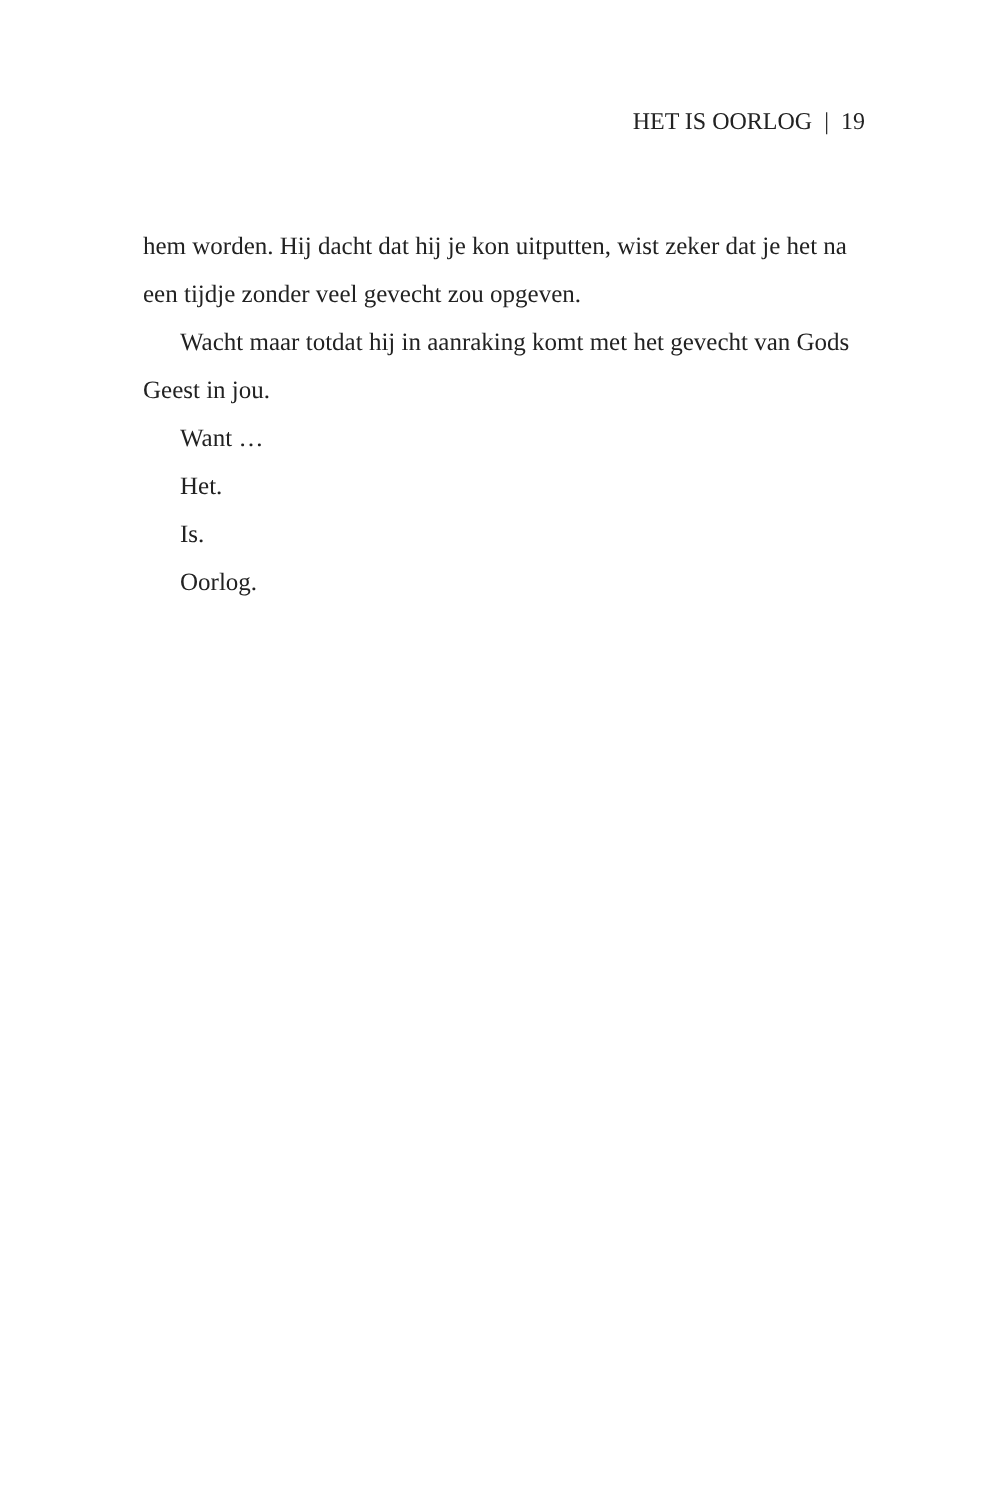HET IS OORLOG | 19
hem worden. Hij dacht dat hij je kon uitputten, wist zeker dat je het na een tijdje zonder veel gevecht zou opgeven.
Wacht maar totdat hij in aanraking komt met het gevecht van Gods Geest in jou.
Want …
Het.
Is.
Oorlog.